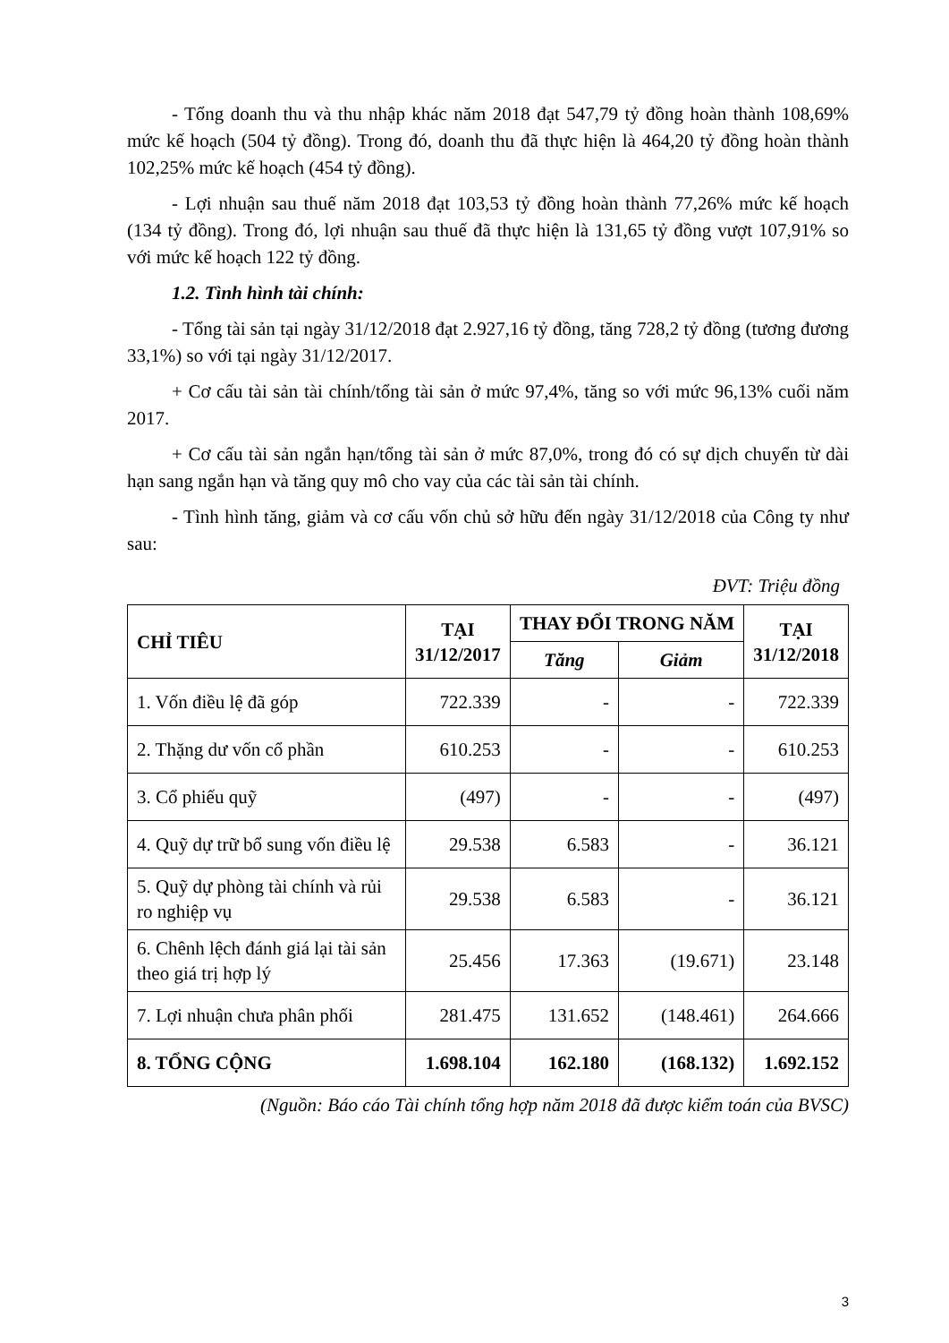- Tổng doanh thu và thu nhập khác năm 2018 đạt 547,79 tỷ đồng hoàn thành 108,69% mức kế hoạch (504 tỷ đồng). Trong đó, doanh thu đã thực hiện là 464,20 tỷ đồng hoàn thành 102,25% mức kế hoạch (454 tỷ đồng).
- Lợi nhuận sau thuế năm 2018 đạt 103,53 tỷ đồng hoàn thành 77,26% mức kế hoạch (134 tỷ đồng). Trong đó, lợi nhuận sau thuế đã thực hiện là 131,65 tỷ đồng vượt 107,91% so với mức kế hoạch 122 tỷ đồng.
1.2. Tình hình tài chính:
- Tổng tài sản tại ngày 31/12/2018 đạt 2.927,16 tỷ đồng, tăng 728,2 tỷ đồng (tương đương 33,1%) so với tại ngày 31/12/2017.
+ Cơ cấu tài sản tài chính/tổng tài sản ở mức 97,4%, tăng so với mức 96,13% cuối năm 2017.
+ Cơ cấu tài sản ngắn hạn/tổng tài sản ở mức 87,0%, trong đó có sự dịch chuyển từ dài hạn sang ngắn hạn và tăng quy mô cho vay của các tài sản tài chính.
- Tình hình tăng, giảm và cơ cấu vốn chủ sở hữu đến ngày 31/12/2018 của Công ty như sau:
ĐVT: Triệu đồng
| CHỈ TIÊU | TẠI 31/12/2017 | THAY ĐỔI TRONG NĂM | | TẠI 31/12/2018 |
| --- | --- | --- | --- | --- |
| | | Tăng | Giảm | |
| 1. Vốn điều lệ đã góp | 722.339 | - | - | 722.339 |
| 2. Thặng dư vốn cổ phần | 610.253 | - | - | 610.253 |
| 3. Cổ phiếu quỹ | (497) | - | - | (497) |
| 4. Quỹ dự trữ bổ sung vốn điều lệ | 29.538 | 6.583 | - | 36.121 |
| 5. Quỹ dự phòng tài chính và rủi ro nghiệp vụ | 29.538 | 6.583 | - | 36.121 |
| 6. Chênh lệch đánh giá lại tài sản theo giá trị hợp lý | 25.456 | 17.363 | (19.671) | 23.148 |
| 7. Lợi nhuận chưa phân phối | 281.475 | 131.652 | (148.461) | 264.666 |
| 8. TỔNG CỘNG | 1.698.104 | 162.180 | (168.132) | 1.692.152 |
(Nguồn: Báo cáo Tài chính tổng hợp năm 2018 đã được kiểm toán của BVSC)
3